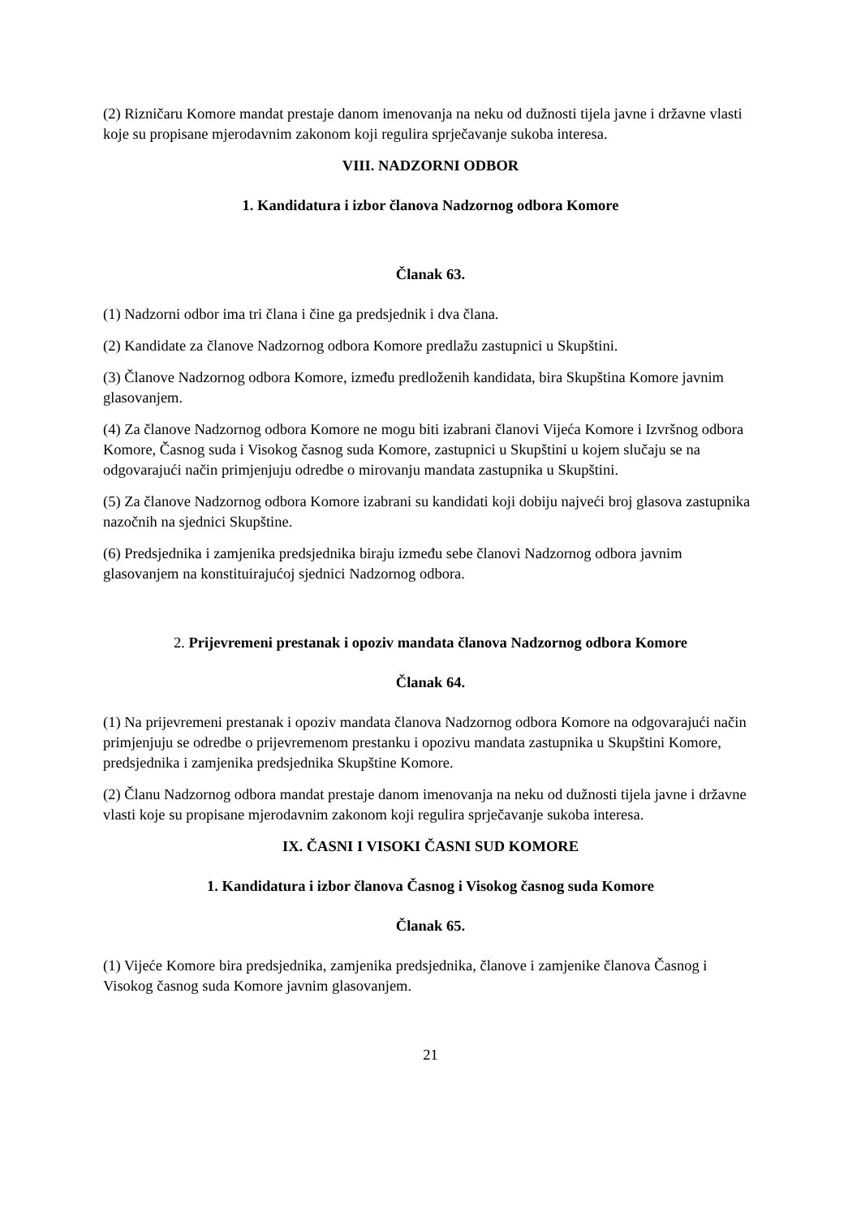(2) Rizničaru Komore mandat prestaje danom imenovanja na neku od dužnosti tijela javne i državne vlasti koje su propisane mjerodavnim zakonom koji regulira sprječavanje sukoba interesa.
VIII. NADZORNI ODBOR
1. Kandidatura i izbor članova Nadzornog odbora Komore
Članak 63.
(1) Nadzorni odbor ima tri člana i čine ga predsjednik i dva člana.
(2) Kandidate za članove Nadzornog odbora Komore predlažu zastupnici u Skupštini.
(3) Članove Nadzornog odbora Komore, između predloženih kandidata, bira Skupština Komore javnim glasovanjem.
(4) Za članove Nadzornog odbora Komore ne mogu biti izabrani članovi Vijeća Komore i Izvršnog odbora Komore, Časnog suda i Visokog časnog suda Komore, zastupnici u Skupštini u kojem slučaju se na odgovarajući način primjenjuju odredbe o mirovanju mandata zastupnika u Skupštini.
(5) Za članove Nadzornog odbora Komore izabrani su kandidati koji dobiju najveći broj glasova zastupnika nazočnih na sjednici Skupštine.
(6) Predsjednika i zamjenika predsjednika biraju između sebe članovi Nadzornog odbora javnim glasovanjem na konstituirajućoj sjednici Nadzornog odbora.
2. Prijevremeni prestanak i opoziv mandata članova Nadzornog odbora Komore
Članak 64.
(1) Na prijevremeni prestanak i opoziv mandata članova Nadzornog odbora Komore na odgovarajući način primjenjuju se odredbe o prijevremenom prestanku i opozivu mandata zastupnika u Skupštini Komore, predsjednika i zamjenika predsjednika Skupštine Komore.
(2) Članu Nadzornog odbora mandat prestaje danom imenovanja na neku od dužnosti tijela javne i državne vlasti koje su propisane mjerodavnim zakonom koji regulira sprječavanje sukoba interesa.
IX. ČASNI I VISOKI ČASNI SUD KOMORE
1. Kandidatura i izbor članova Časnog i Visokog časnog suda Komore
Članak 65.
(1) Vijeće Komore bira predsjednika, zamjenika predsjednika, članove i zamjenike članova Časnog i Visokog časnog suda Komore javnim glasovanjem.
21